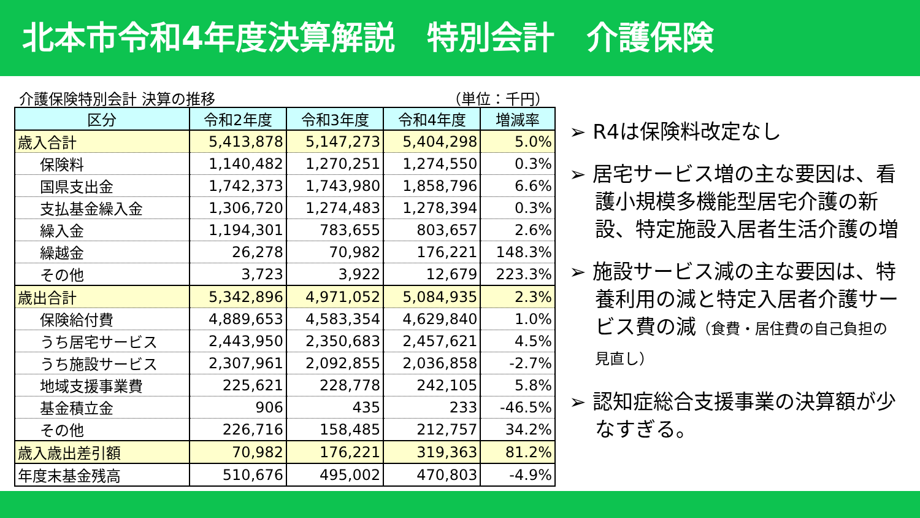北本市令和4年度決算解説　特別会計　介護保険
介護保険特別会計 決算の推移 （単位：千円）
| 区分 | 令和2年度 | 令和3年度 | 令和4年度 | 増減率 |
| --- | --- | --- | --- | --- |
| 歳入合計 | 5,413,878 | 5,147,273 | 5,404,298 | 5.0% |
| 保険料 | 1,140,482 | 1,270,251 | 1,274,550 | 0.3% |
| 国県支出金 | 1,742,373 | 1,743,980 | 1,858,796 | 6.6% |
| 支払基金繰入金 | 1,306,720 | 1,274,483 | 1,278,394 | 0.3% |
| 繰入金 | 1,194,301 | 783,655 | 803,657 | 2.6% |
| 繰越金 | 26,278 | 70,982 | 176,221 | 148.3% |
| その他 | 3,723 | 3,922 | 12,679 | 223.3% |
| 歳出合計 | 5,342,896 | 4,971,052 | 5,084,935 | 2.3% |
| 保険給付費 | 4,889,653 | 4,583,354 | 4,629,840 | 1.0% |
| うち居宅サービス | 2,443,950 | 2,350,683 | 2,457,621 | 4.5% |
| うち施設サービス | 2,307,961 | 2,092,855 | 2,036,858 | -2.7% |
| 地域支援事業費 | 225,621 | 228,778 | 242,105 | 5.8% |
| 基金積立金 | 906 | 435 | 233 | -46.5% |
| その他 | 226,716 | 158,485 | 212,757 | 34.2% |
| 歳入歳出差引額 | 70,982 | 176,221 | 319,363 | 81.2% |
| 年度末基金残高 | 510,676 | 495,002 | 470,803 | -4.9% |
➢ R4は保険料改定なし
➢ 居宅サービス増の主な要因は、看護小規模多機能型居宅介護の新設、特定施設入居者生活介護の増
➢ 施設サービス減の主な要因は、特養利用の減と特定入居者介護サービス費の減（食費・居住費の自己負担の見直し）
➢ 認知症総合支援事業の決算額が少なすぎる。